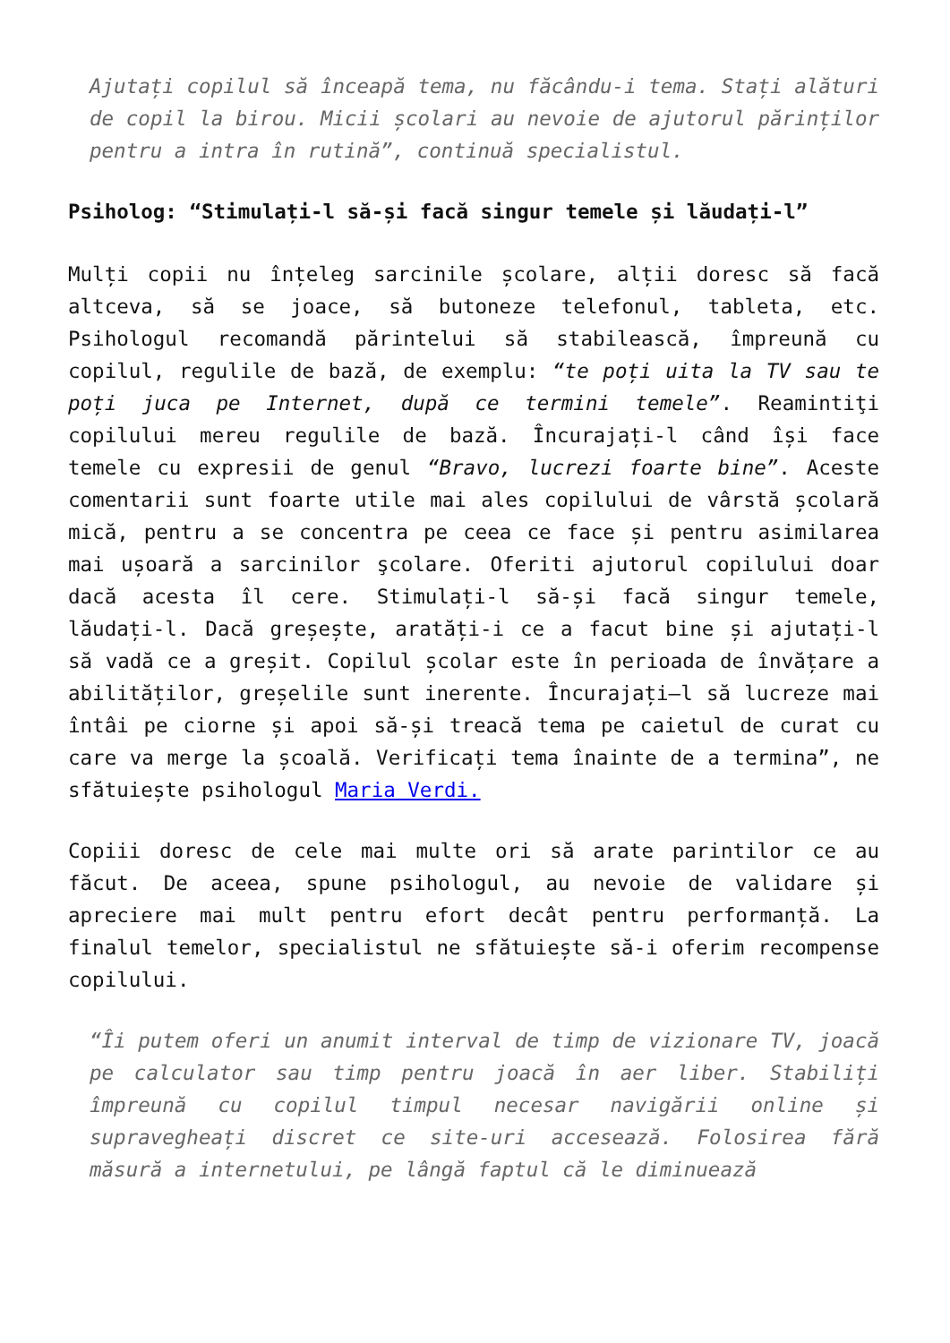Ajutați copilul să înceapă tema, nu făcându-i tema. Stați alături de copil la birou. Micii școlari au nevoie de ajutorul părinților pentru a intra în rutină”, continuă specialistul.
Psiholog: “Stimulați-l să-și facă singur temele și lăudați-l”
Mulți copii nu înțeleg sarcinile școlare, alții doresc să facă altceva, să se joace, să butoneze telefonul, tableta, etc. Psihologul recomandă părintelui să stabilească, împreună cu copilul, regulile de bază, de exemplu: “te poți uita la TV sau te poți juca pe Internet, după ce termini temele”. Reamintiţi copilului mereu regulile de bază. Încurajați-l când își face temele cu expresii de genul “Bravo, lucrezi foarte bine”. Aceste comentarii sunt foarte utile mai ales copilului de vârstă școlară mică, pentru a se concentra pe ceea ce face și pentru asimilarea mai ușoară a sarcinilor şcolare. Oferiti ajutorul copilului doar dacă acesta îl cere. Stimulați-l să-și facă singur temele, lăudați-l. Dacă greșește, aratăți-i ce a facut bine și ajutați-l să vadă ce a greșit. Copilul școlar este în perioada de învățare a abilităților, greșelile sunt inerente. Încurajați–l să lucreze mai întâi pe ciorne și apoi să-și treacă tema pe caietul de curat cu care va merge la școală. Verificați tema înainte de a termina”, ne sfătuiește psihologul Maria Verdi.
Copiii doresc de cele mai multe ori să arate parintilor ce au făcut. De aceea, spune psihologul, au nevoie de validare și apreciere mai mult pentru efort decât pentru performanță. La finalul temelor, specialistul ne sfătuiește să-i oferim recompense copilului.
“Îi putem oferi un anumit interval de timp de vizionare TV, joacă pe calculator sau timp pentru joacă în aer liber. Stabiliți împreună cu copilul timpul necesar navigării online și supravegheați discret ce site-uri accesează. Folosirea fără măsură a internetului, pe lângă faptul că le diminuează